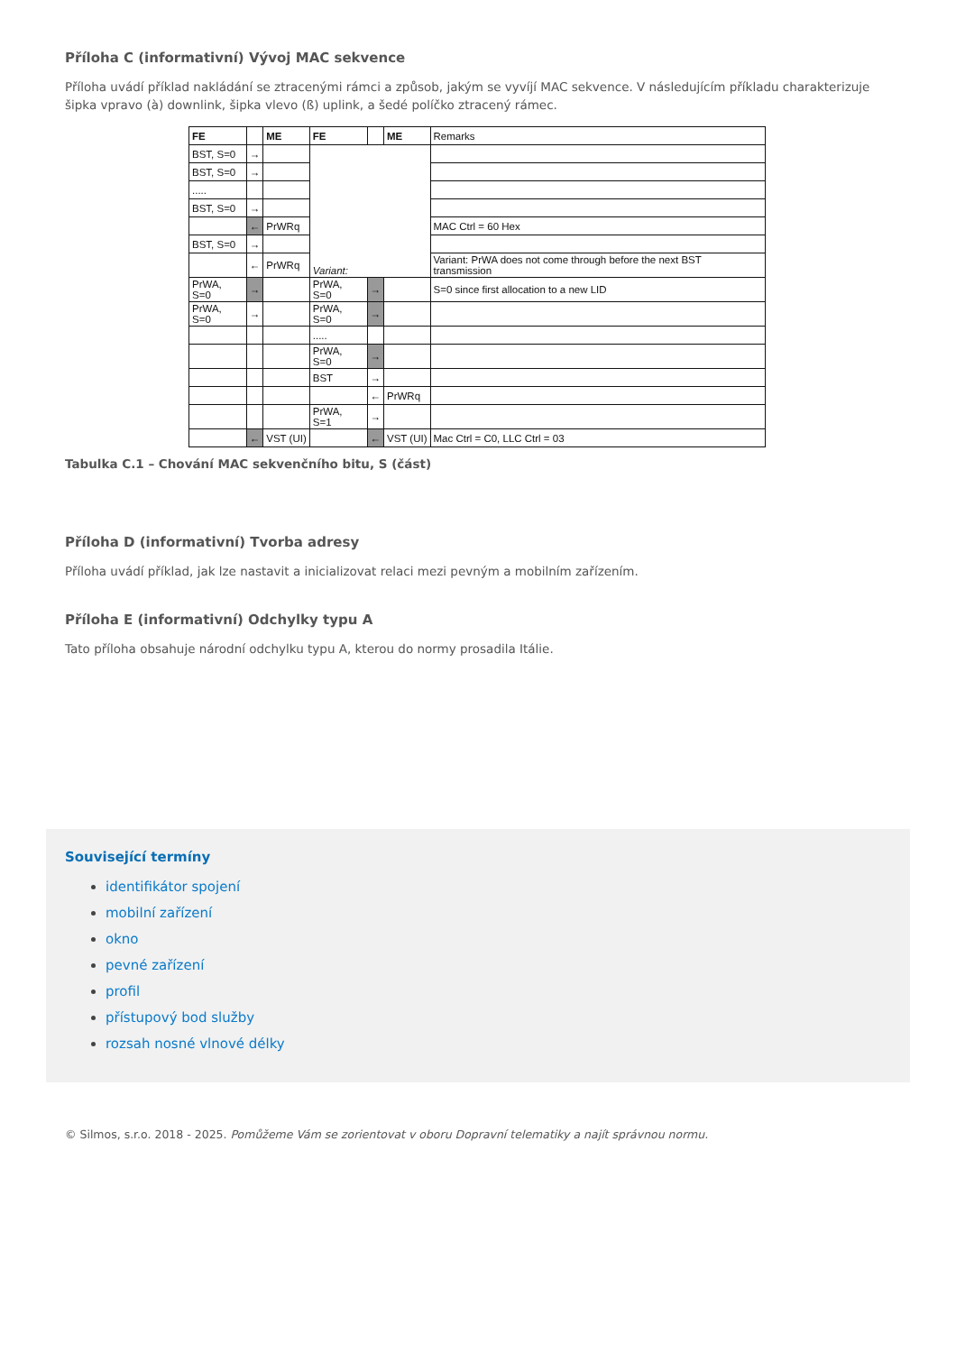Příloha C (informativní) Vývoj MAC sekvence
Příloha uvádí příklad nakládání se ztracenými rámci a způsob, jakým se vyvíjí MAC sekvence. V následujícím příkladu charakterizuje šipka vpravo (à) downlink, šipka vlevo (ß) uplink, a šedé políčko ztracený rámec.
| FE | | ME | FE | | ME | Remarks |
| BST, S=0 | → | | Variant: | | | |
| BST, S=0 | → | | | | | |
| ..... | | | | | | |
| BST, S=0 | → | | | | | |
| | ← | PrWRq | | | | MAC Ctrl = 60 Hex |
| BST, S=0 | → | | | | | |
| | ← | PrWRq | | | | Variant: PrWA does not come through before the next BST transmission |
| PrWA, S=0 | → | | PrWA, S=0 | → | | S=0 since first allocation to a new LID |
| PrWA, S=0 | → | | PrWA, S=0 | → | | |
| | | | ..... | | | |
| | | | PrWA, S=0 | → | | |
| | | | BST | → | | |
| | | | | ← | PrWRq | |
| | | | PrWA, S=1 | → | | |
| | ← | VST (UI) | | ← | VST (UI) | Mac Ctrl = C0, LLC Ctrl = 03 |
Tabulka C.1 – Chování MAC sekvenčního bitu, S (část)
Příloha D (informativní) Tvorba adresy
Příloha uvádí příklad, jak lze nastavit a inicializovat relaci mezi pevným a mobilním zařízením.
Příloha E (informativní) Odchylky typu A
Tato příloha obsahuje národní odchylku typu A, kterou do normy prosadila Itálie.
Související termíny
identifikátor spojení
mobilní zařízení
okno
pevné zařízení
profil
přístupový bod služby
rozsah nosné vlnové délky
© Silmos, s.r.o. 2018 - 2025. Pomůžeme Vám se zorientovat v oboru Dopravní telematiky a najít správnou normu.